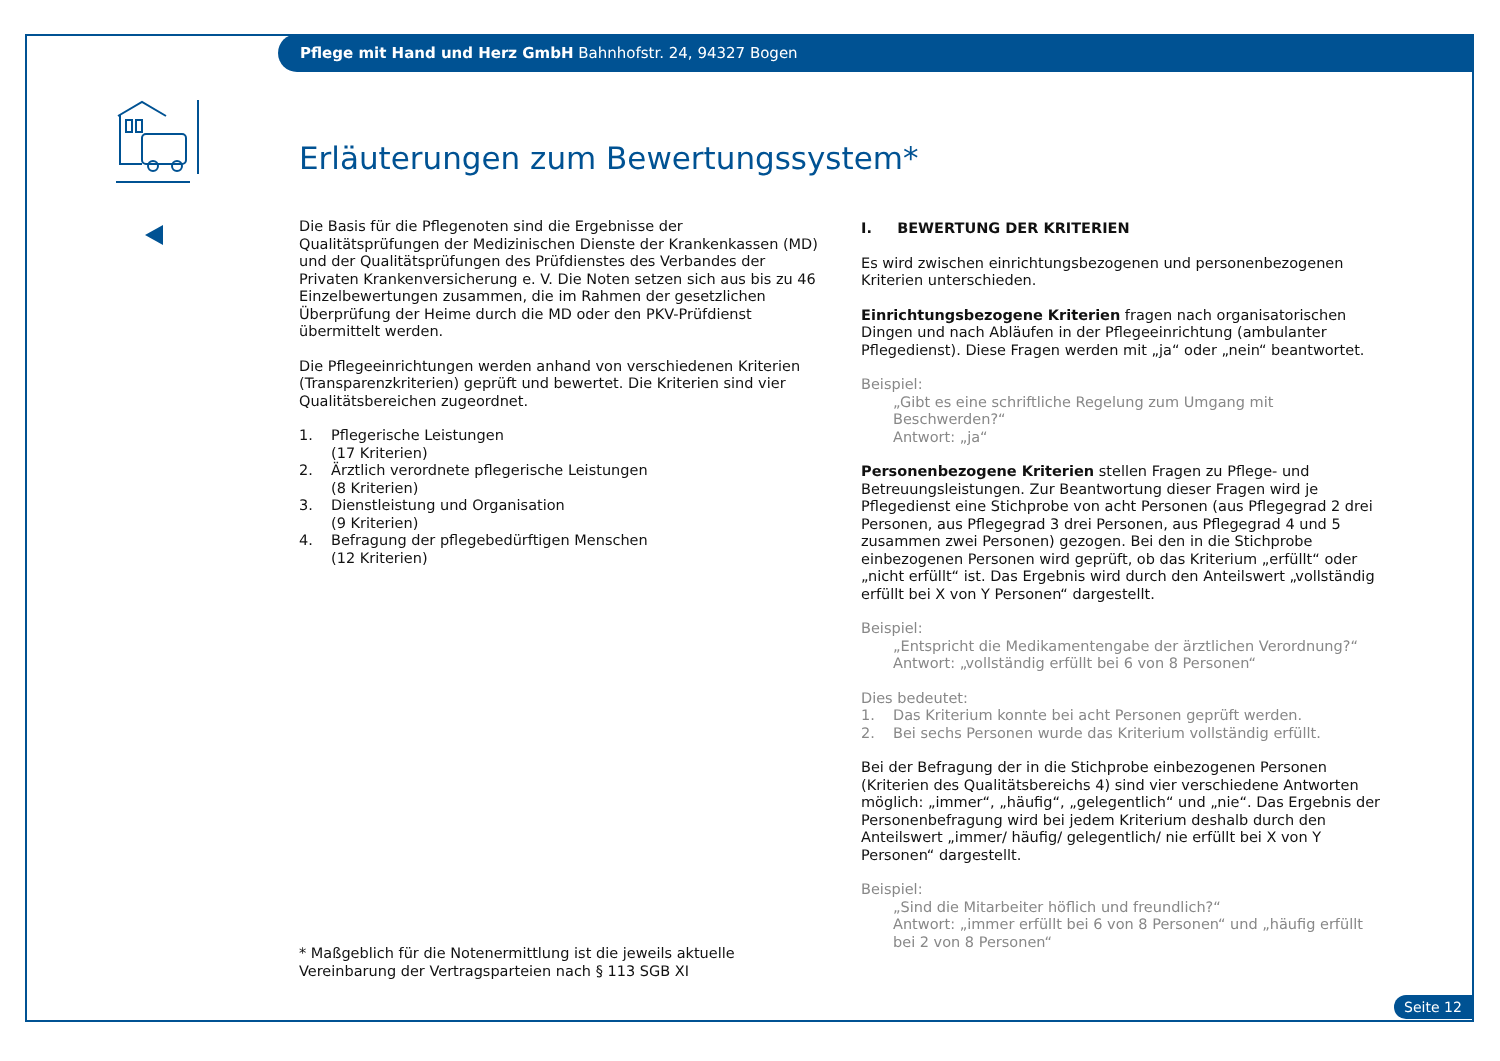Pflege mit Hand und Herz GmbH Bahnhofstr. 24, 94327 Bogen
Erläuterungen zum Bewertungssystem*
Die Basis für die Pflegenoten sind die Ergebnisse der Qualitätsprüfungen der Medizinischen Dienste der Krankenkassen (MD) und der Qualitätsprüfungen des Prüfdienstes des Verbandes der Privaten Krankenversicherung e. V. Die Noten setzen sich aus bis zu 46 Einzelbewertungen zusammen, die im Rahmen der gesetzlichen Überprüfung der Heime durch die MD oder den PKV-Prüfdienst übermittelt werden.
Die Pflegeeinrichtungen werden anhand von verschiedenen Kriterien (Transparenzkriterien) geprüft und bewertet. Die Kriterien sind vier Qualitätsbereichen zugeordnet.
1. Pflegerische Leistungen
(17 Kriterien)
2. Ärztlich verordnete pflegerische Leistungen
(8 Kriterien)
3. Dienstleistung und Organisation
(9 Kriterien)
4. Befragung der pflegebedürftigen Menschen
(12 Kriterien)
I. BEWERTUNG DER KRITERIEN
Es wird zwischen einrichtungsbezogenen und personenbezogenen Kriterien unterschieden.
Einrichtungsbezogene Kriterien fragen nach organisatorischen Dingen und nach Abläufen in der Pflegeeinrichtung (ambulanter Pflegedienst). Diese Fragen werden mit „ja“ oder „nein“ beantwortet.
Beispiel:
„Gibt es eine schriftliche Regelung zum Umgang mit Beschwerden?“
Antwort: „ja“
Personenbezogene Kriterien stellen Fragen zu Pflege- und Betreuungs­leistungen. Zur Beantwortung dieser Fragen wird je Pflegedienst eine Stich­probe von acht Personen (aus Pflegegrad 2 drei Personen, aus Pflegegrad 3 drei Personen, aus Pflegegrad 4 und 5 zusammen zwei Personen) gezogen. Bei den in die Stichprobe einbezogenen Personen wird geprüft, ob das Kri­terium „erfüllt“ oder „nicht erfüllt“ ist. Das Ergebnis wird durch den Anteils­wert „vollständig erfüllt bei X von Y Personen“ dargestellt.
Beispiel:
„Entspricht die Medikamentengabe der ärztlichen Verordnung?“
Antwort: „vollständig erfüllt bei 6 von 8 Personen“
Dies bedeutet:
1. Das Kriterium konnte bei acht Personen geprüft werden.
2. Bei sechs Personen wurde das Kriterium vollständig erfüllt.
Bei der Befragung der in die Stichprobe einbezogenen Personen (Kriterien des Qualitätsbereichs 4) sind vier verschiedene Antworten möglich: „immer“, „häufig“, „gelegentlich“ und „nie“. Das Ergebnis der Personen­befragung wird bei jedem Kriterium deshalb durch den Anteilswert „immer/ häufig/ gelegentlich/ nie erfüllt bei X von Y Personen“ dargestellt.
Beispiel:
„Sind die Mitarbeiter höflich und freundlich?“
Antwort: „immer erfüllt bei 6 von 8 Personen“ und „häufig erfüllt bei 2 von 8 Personen“
* Maßgeblich für die Notenermittlung ist die jeweils aktuelle Vereinbarung der Vertragsparteien nach § 113 SGB XI
Seite 12